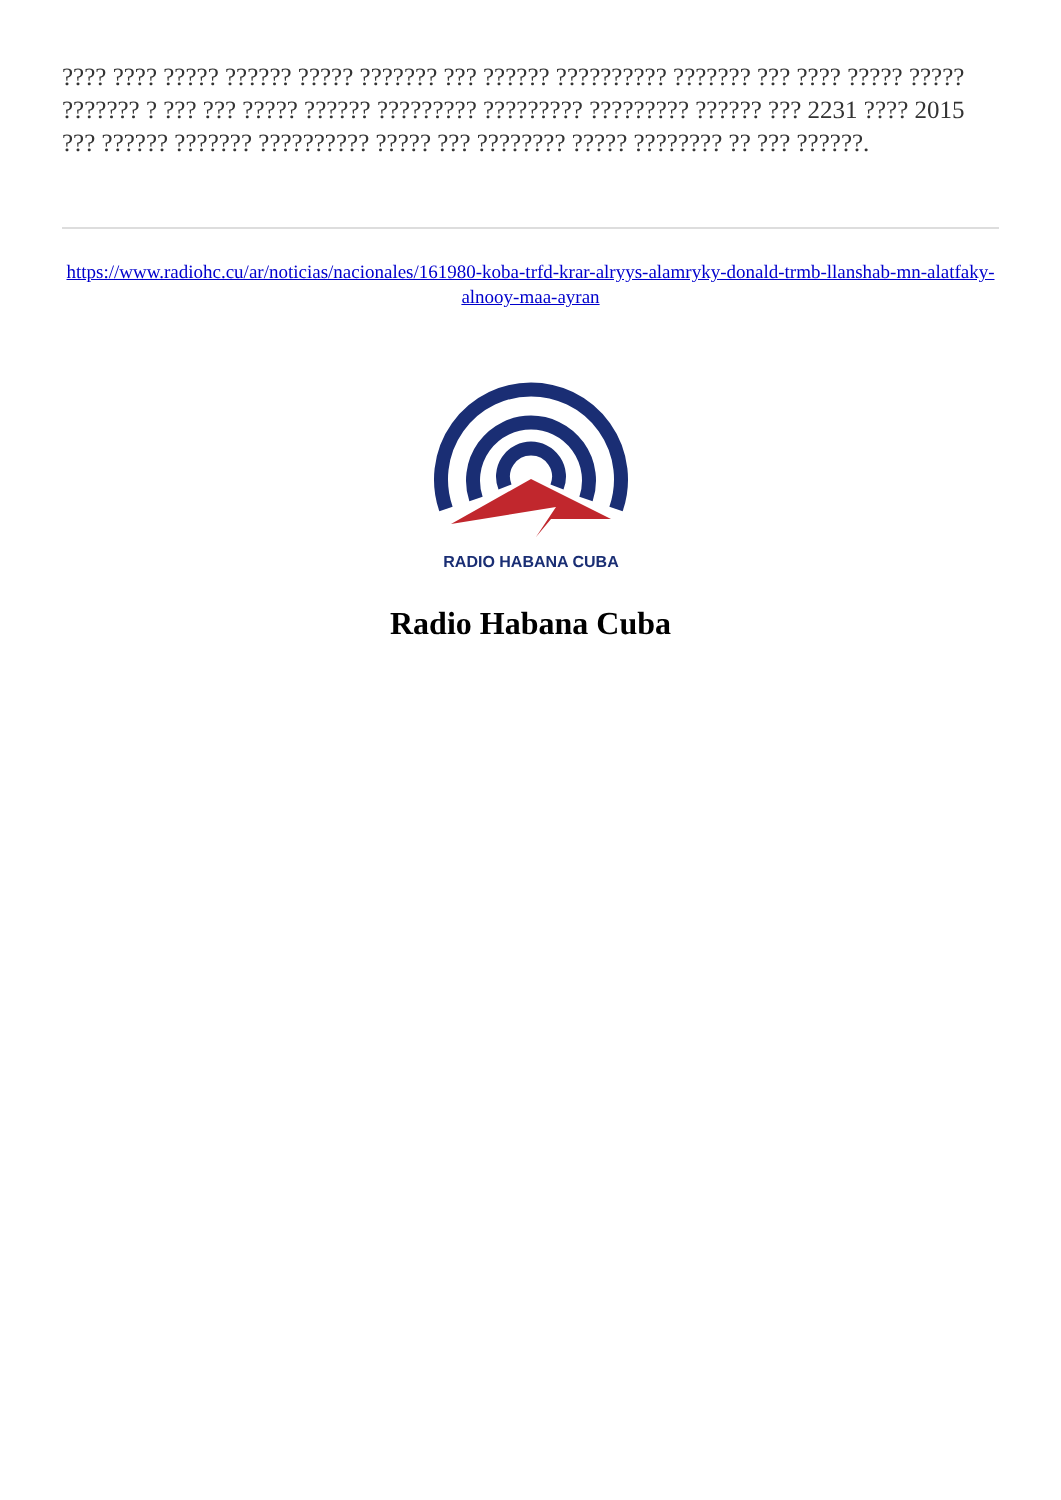???? ???? ????? ?????? ????? ??????? ??? ?????? ?????????? ??????? ??? ???? ????? ????? ??????? ? ??? ??? ????? ?????? ????????? ????????? ????????? ?????? ??? 2231 ???? 2015 ??? ?????? ??????? ?????????? ????? ??? ???????? ????? ???????? ?? ??? ??????.
https://www.radiohc.cu/ar/noticias/nacionales/161980-koba-trfd-krar-alryys-alamryky-donald-trmb-llanshab-mn-alatfaky-alnooy-maa-ayran
RADIO HABANA CUBA
Radio Habana Cuba